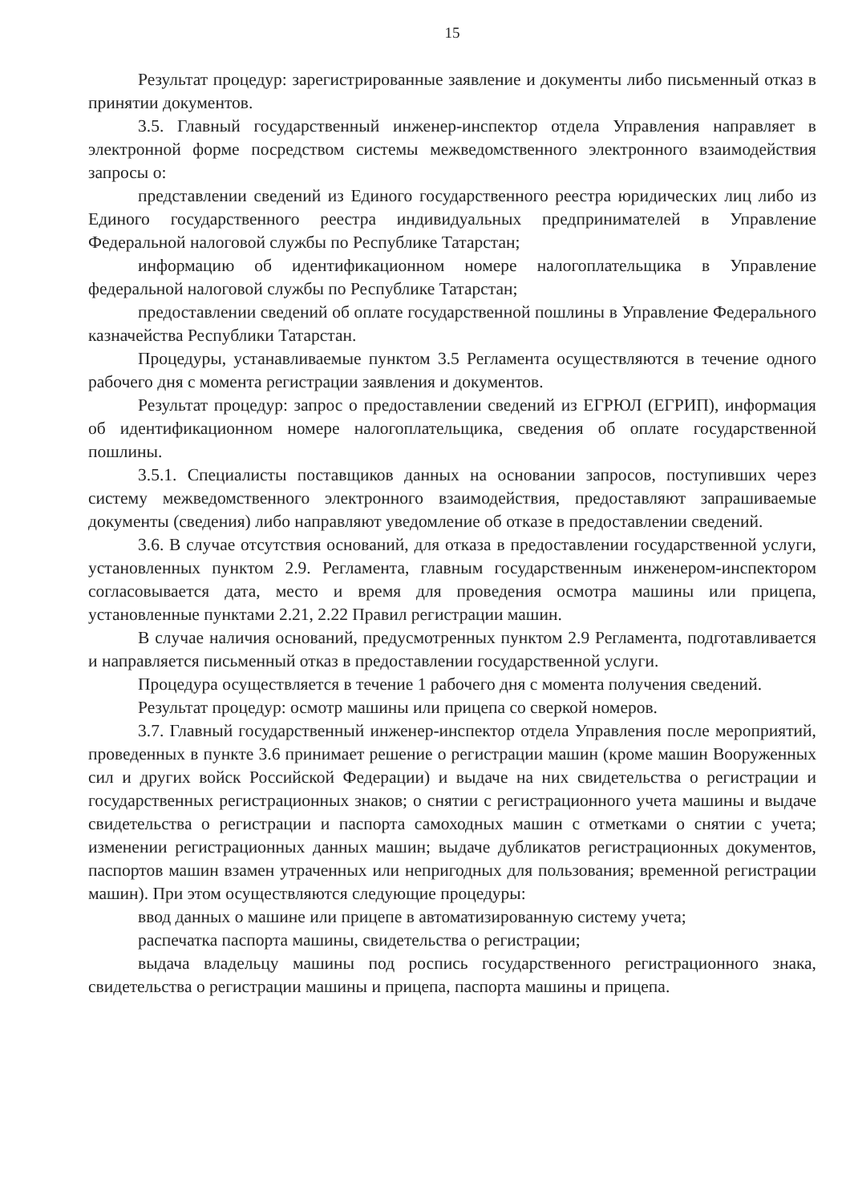15
Результат процедур: зарегистрированные заявление и документы либо письменный отказ в принятии документов.
3.5. Главный государственный инженер-инспектор отдела Управления направляет в электронной форме посредством системы межведомственного электронного взаимодействия запросы о:
представлении сведений из Единого государственного реестра юридических лиц либо из Единого государственного реестра индивидуальных предпринимателей в Управление Федеральной налоговой службы по Республике Татарстан;
информацию об идентификационном номере налогоплательщика в Управление федеральной налоговой службы по Республике Татарстан;
предоставлении сведений об оплате государственной пошлины в Управление Федерального казначейства Республики Татарстан.
Процедуры, устанавливаемые пунктом 3.5 Регламента осуществляются в течение одного рабочего дня с момента регистрации заявления и документов.
Результат процедур: запрос о предоставлении сведений из ЕГРЮЛ (ЕГРИП), информация об идентификационном номере налогоплательщика, сведения об оплате государственной пошлины.
3.5.1. Специалисты поставщиков данных на основании запросов, поступивших через систему межведомственного электронного взаимодействия, предоставляют запрашиваемые документы (сведения) либо направляют уведомление об отказе в предоставлении сведений.
3.6. В случае отсутствия оснований, для отказа в предоставлении государственной услуги, установленных пунктом 2.9. Регламента, главным государственным инженером-инспектором согласовывается дата, место и время для проведения осмотра машины или прицепа, установленные пунктами 2.21, 2.22 Правил регистрации машин.
В случае наличия оснований, предусмотренных пунктом 2.9 Регламента, подготавливается и направляется письменный отказ в предоставлении государственной услуги.
Процедура осуществляется в течение 1 рабочего дня с момента получения сведений.
Результат процедур: осмотр машины или прицепа со сверкой номеров.
3.7. Главный государственный инженер-инспектор отдела Управления после мероприятий, проведенных в пункте 3.6 принимает решение о регистрации машин (кроме машин Вооруженных сил и других войск Российской Федерации) и выдаче на них свидетельства о регистрации и государственных регистрационных знаков; о снятии с регистрационного учета машины и выдаче свидетельства о регистрации и паспорта самоходных машин с отметками о снятии с учета; изменении регистрационных данных машин; выдаче дубликатов регистрационных документов, паспортов машин взамен утраченных или непригодных для пользования; временной регистрации машин). При этом осуществляются следующие процедуры:
ввод данных о машине или прицепе в автоматизированную систему учета;
распечатка паспорта машины, свидетельства о регистрации;
выдача владельцу машины под роспись государственного регистрационного знака, свидетельства о регистрации машины и прицепа, паспорта машины и прицепа.